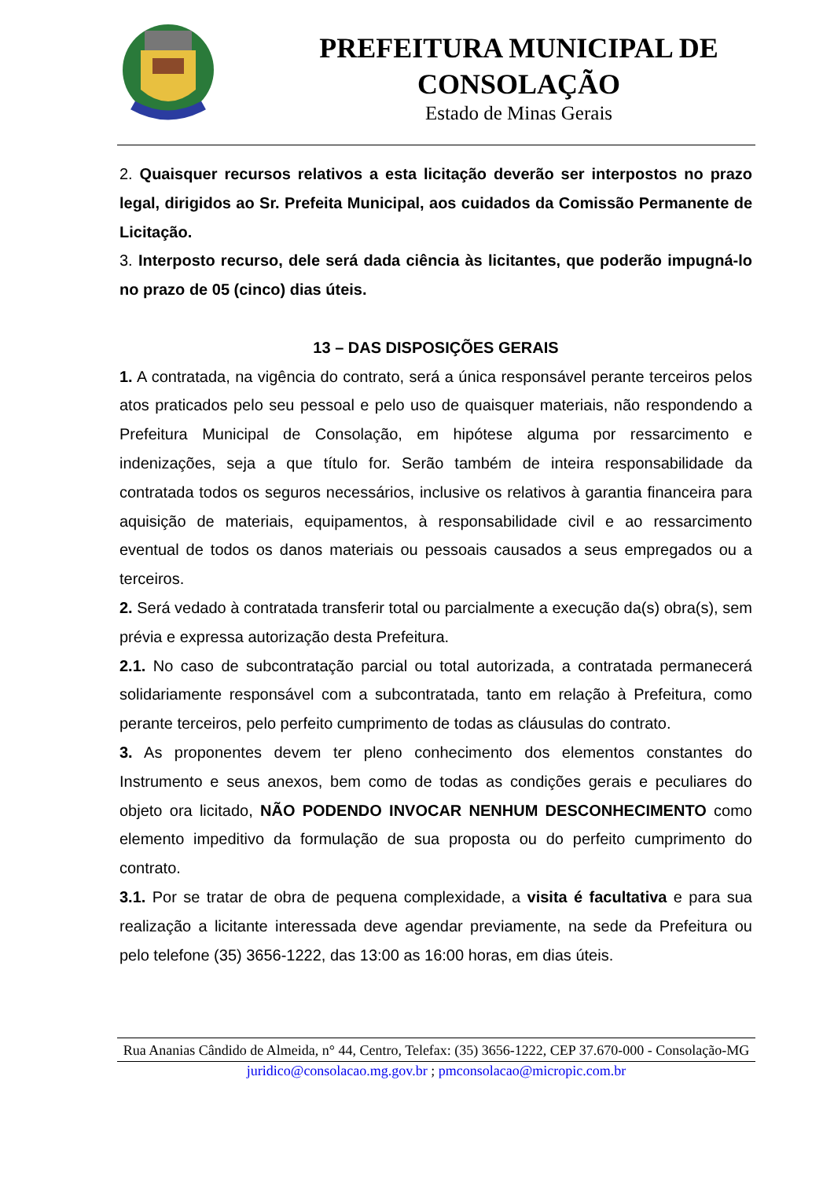PREFEITURA MUNICIPAL DE
CONSOLAÇÃO
Estado de Minas Gerais
2. Quaisquer recursos relativos a esta licitação deverão ser interpostos no prazo legal, dirigidos ao Sr. Prefeita Municipal, aos cuidados da Comissão Permanente de Licitação.
3. Interposto recurso, dele será dada ciência às licitantes, que poderão impugná-lo no prazo de 05 (cinco) dias úteis.
13 – DAS DISPOSIÇÕES GERAIS
1. A contratada, na vigência do contrato, será a única responsável perante terceiros pelos atos praticados pelo seu pessoal e pelo uso de quaisquer materiais, não respondendo a Prefeitura Municipal de Consolação, em hipótese alguma por ressarcimento e indenizações, seja a que título for. Serão também de inteira responsabilidade da contratada todos os seguros necessários, inclusive os relativos à garantia financeira para aquisição de materiais, equipamentos, à responsabilidade civil e ao ressarcimento eventual de todos os danos materiais ou pessoais causados a seus empregados ou a terceiros.
2. Será vedado à contratada transferir total ou parcialmente a execução da(s) obra(s), sem prévia e expressa autorização desta Prefeitura.
2.1. No caso de subcontratação parcial ou total autorizada, a contratada permanecerá solidariamente responsável com a subcontratada, tanto em relação à Prefeitura, como perante terceiros, pelo perfeito cumprimento de todas as cláusulas do contrato.
3. As proponentes devem ter pleno conhecimento dos elementos constantes do Instrumento e seus anexos, bem como de todas as condições gerais e peculiares do objeto ora licitado, NÃO PODENDO INVOCAR NENHUM DESCONHECIMENTO como elemento impeditivo da formulação de sua proposta ou do perfeito cumprimento do contrato.
3.1. Por se tratar de obra de pequena complexidade, a visita é facultativa e para sua realização a licitante interessada deve agendar previamente, na sede da Prefeitura ou pelo telefone (35) 3656-1222, das 13:00 as 16:00 horas, em dias úteis.
Rua Ananias Cândido de Almeida, n° 44, Centro, Telefax: (35) 3656-1222, CEP 37.670-000 - Consolação-MG
juridico@consolacao.mg.gov.br ; pmconsolacao@micropic.com.br